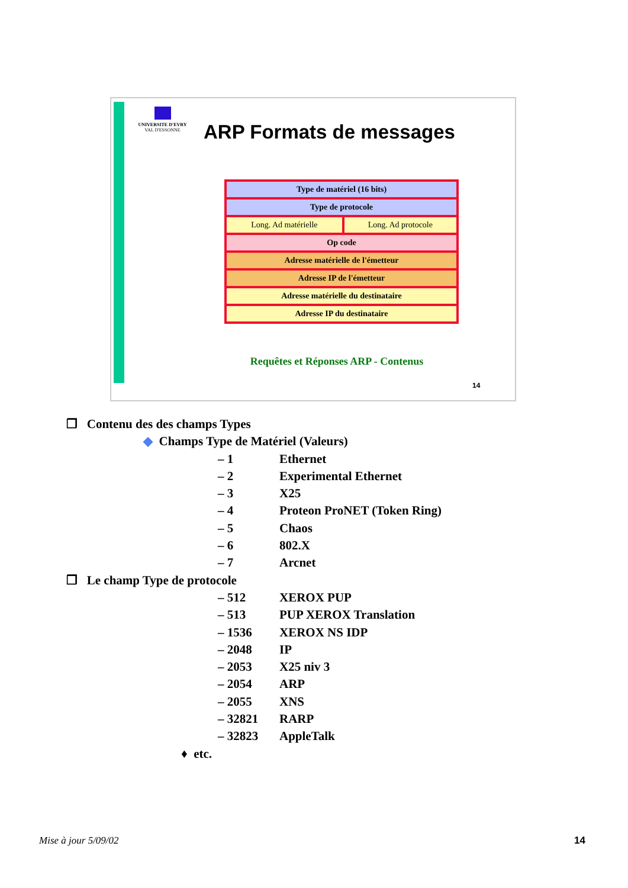UNIVERSITE D'EVRY
VAL D'ESSONNE
ARP Formats de messages
| Type de matériel (16 bits) | |
| Type de protocole | |
| Long. Ad matérielle | Long. Ad protocole |
| Op code | |
| Adresse matérielle de l'émetteur | |
| Adresse IP de l'émetteur | |
| Adresse matérielle du destinataire | |
| Adresse IP du destinataire | |
Requêtes et Réponses ARP - Contenus
14
❒ Contenu des des champs Types
◆ Champs Type de Matériel (Valeurs)
– 1 Ethernet
– 2 Experimental Ethernet
– 3 X25
– 4 Proteon ProNET (Token Ring)
– 5 Chaos
– 6 802.X
– 7 Arcnet
❒ Le champ Type de protocole
– 512 XEROX PUP
– 513 PUP XEROX Translation
– 1536 XEROX NS IDP
– 2048 IP
– 2053 X25 niv 3
– 2054 ARP
– 2055 XNS
– 32821 RARP
– 32823 AppleTalk
♦ etc.
Mise à jour 5/09/02 14